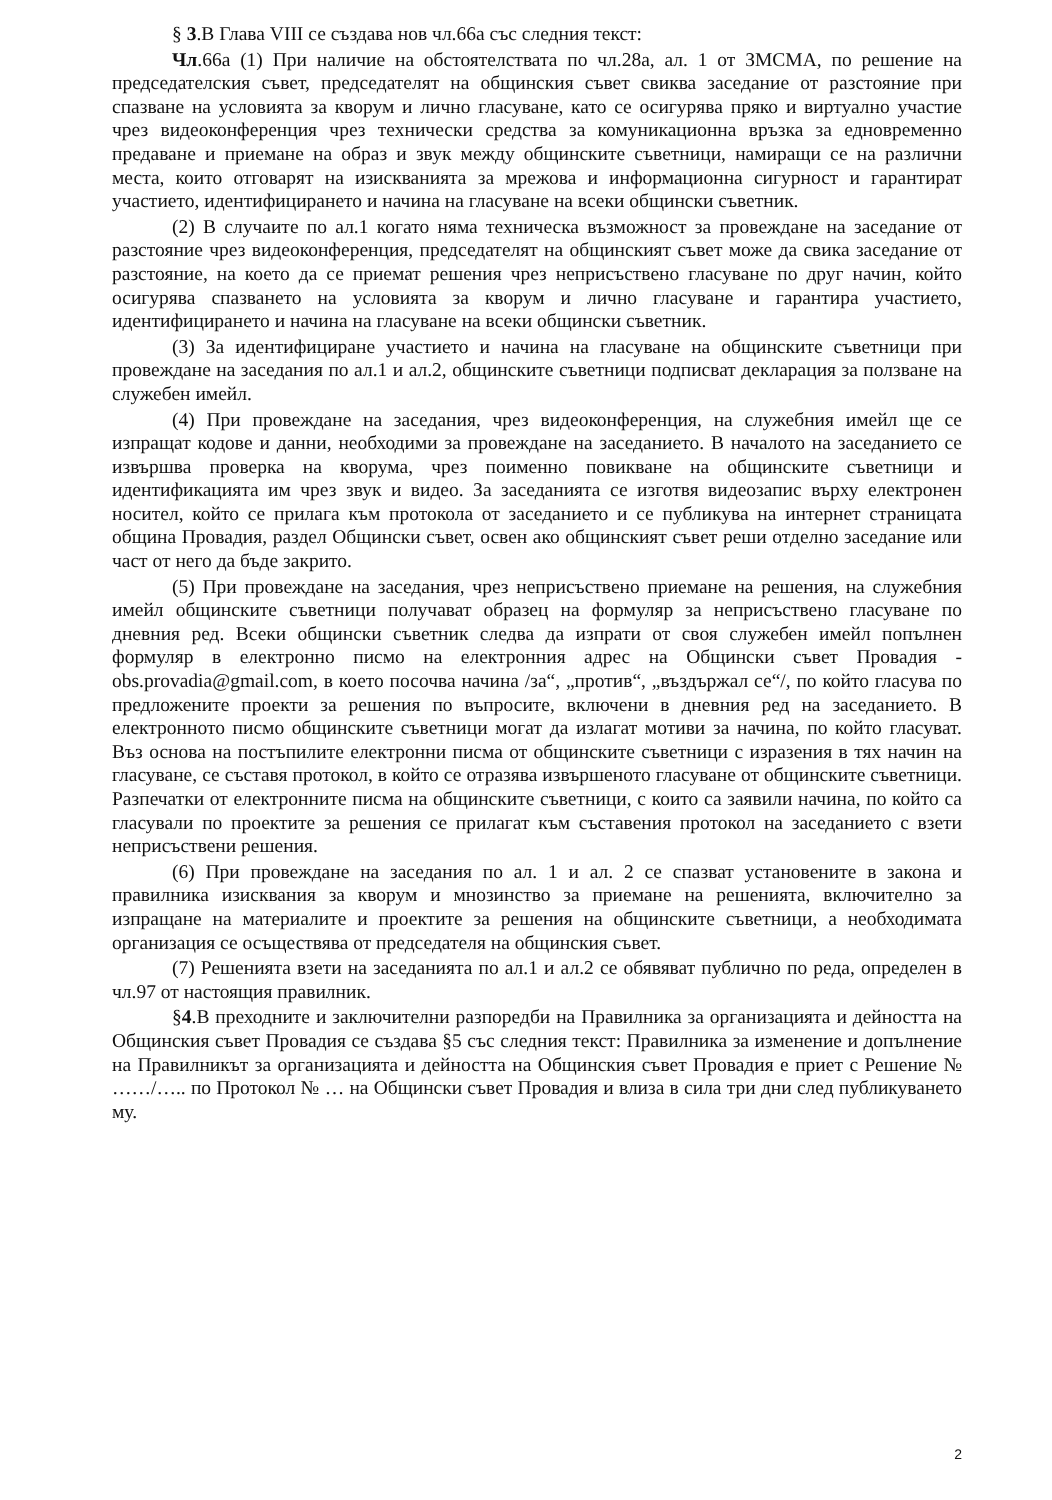§ 3.В Глава VIII се създава нов чл.66а със следния текст:
Чл.66а (1) При наличие на обстоятелствата по чл.28а, ал. 1 от ЗМСМА, по решение на председателския съвет, председателят на общинския съвет свиква заседание от разстояние при спазване на условията за кворум и лично гласуване, като се осигурява пряко и виртуално участие чрез видеоконференция чрез технически средства за комуникационна връзка за едновременно предаване и приемане на образ и звук между общинските съветници, намиращи се на различни места, които отговарят на изискванията за мрежова и информационна сигурност и гарантират участието, идентифицирането и начина на гласуване на всеки общински съветник.
(2) В случаите по ал.1 когато няма техническа възможност за провеждане на заседание от разстояние чрез видеоконференция, председателят на общинският съвет може да свика заседание от разстояние, на което да се приемат решения чрез неприсъствено гласуване по друг начин, който осигурява спазването на условията за кворум и лично гласуване и гарантира участието, идентифицирането и начина на гласуване на всеки общински съветник.
(3) За идентифициране участието и начина на гласуване на общинските съветници при провеждане на заседания по ал.1 и ал.2, общинските съветници подписват декларация за ползване на служебен имейл.
(4) При провеждане на заседания, чрез видеоконференция, на служебния имейл ще се изпращат кодове и данни, необходими за провеждане на заседанието. В началото на заседанието се извършва проверка на кворума, чрез поименно повикване на общинските съветници и идентификацията им чрез звук и видео. За заседанията се изготвя видеозапис върху електронен носител, който се прилага към протокола от заседанието и се публикува на интернет страницата община Провадия, раздел Общински съвет, освен ако общинският съвет реши отделно заседание или част от него да бъде закрито.
(5) При провеждане на заседания, чрез неприсъствено приемане на решения, на служебния имейл общинските съветници получават образец на формуляр за неприсъствено гласуване по дневния ред. Всеки общински съветник следва да изпрати от своя служебен имейл попълнен формуляр в електронно писмо на електронния адрес на Общински съвет Провадия - obs.provadia@gmail.com, в което посочва начина /за“, „против“, „въздържал се“/, по който гласува по предложените проекти за решения по въпросите, включени в дневния ред на заседанието. В електронното писмо общинските съветници могат да излагат мотиви за начина, по който гласуват. Въз основа на постъпилите електронни писма от общинските съветници с изразения в тях начин на гласуване, се съставя протокол, в който се отразява извършеното гласуване от общинските съветници. Разпечатки от електронните писма на общинските съветници, с които са заявили начина, по който са гласували по проектите за решения се прилагат към съставения протокол на заседанието с взети неприсъствени решения.
(6) При провеждане на заседания по ал. 1 и ал. 2 се спазват установените в закона и правилника изисквания за кворум и мнозинство за приемане на решенията, включително за изпращане на материалите и проектите за решения на общинските съветници, а необходимата организация се осъществява от председателя на общинския съвет.
(7) Решенията взети на заседанията по ал.1 и ал.2 се обявяват публично по реда, определен в чл.97 от настоящия правилник.
§4.В преходните и заключителни разпоредби на Правилника за организацията и дейността на Общинския съвет Провадия се създава §5 със следния текст: Правилника за изменение и допълнение на Правилникът за организацията и дейността на Общинския съвет Провадия е приет с Решение № ……/….. по Протокол № … на Общински съвет Провадия и влиза в сила три дни след публикуването му.
2